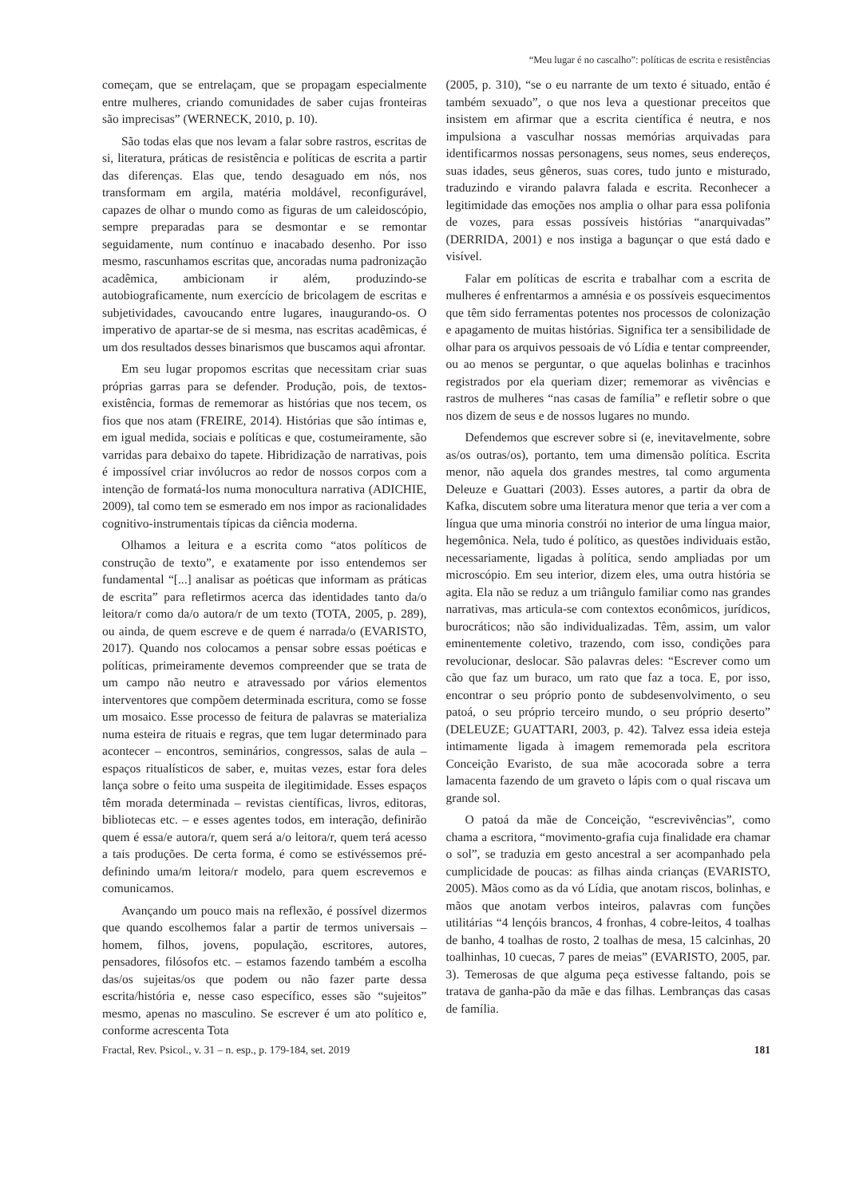“Meu lugar é no cascalho”: políticas de escrita e resistências
começam, que se entrelaçam, que se propagam especialmente entre mulheres, criando comunidades de saber cujas fronteiras são imprecisas” (WERNECK, 2010, p. 10).
São todas elas que nos levam a falar sobre rastros, escritas de si, literatura, práticas de resistência e políticas de escrita a partir das diferenças. Elas que, tendo desaguado em nós, nos transformam em argila, matéria moldável, reconfigurável, capazes de olhar o mundo como as figuras de um caleidoscópio, sempre preparadas para se desmontar e se remontar seguidamente, num contínuo e inacabado desenho. Por isso mesmo, rascunhamos escritas que, ancoradas numa padronização acadêmica, ambicionam ir além, produzindo-se autobiograficamente, num exercício de bricolagem de escritas e subjetividades, cavoucando entre lugares, inaugurando-os. O imperativo de apartar-se de si mesma, nas escritas acadêmicas, é um dos resultados desses binarismos que buscamos aqui afrontar.
Em seu lugar propomos escritas que necessitam criar suas próprias garras para se defender. Produção, pois, de textos-existência, formas de rememorar as histórias que nos tecem, os fios que nos atam (FREIRE, 2014). Histórias que são íntimas e, em igual medida, sociais e políticas e que, costumeiramente, são varridas para debaixo do tapete. Hibridização de narrativas, pois é impossível criar invólucros ao redor de nossos corpos com a intenção de formatá-los numa monocultura narrativa (ADICHIE, 2009), tal como tem se esmerado em nos impor as racionalidades cognitivo-instrumentais típicas da ciência moderna.
Olhamos a leitura e a escrita como “atos políticos de construção de texto”, e exatamente por isso entendemos ser fundamental “[...] analisar as poéticas que informam as práticas de escrita” para refletirmos acerca das identidades tanto da/o leitora/r como da/o autora/r de um texto (TOTA, 2005, p. 289), ou ainda, de quem escreve e de quem é narrada/o (EVARISTO, 2017). Quando nos colocamos a pensar sobre essas poéticas e políticas, primeiramente devemos compreender que se trata de um campo não neutro e atravessado por vários elementos interventores que compõem determinada escritura, como se fosse um mosaico. Esse processo de feitura de palavras se materializa numa esteira de rituais e regras, que tem lugar determinado para acontecer – encontros, seminários, congressos, salas de aula – espaços ritualísticos de saber, e, muitas vezes, estar fora deles lança sobre o feito uma suspeita de ilegitimidade. Esses espaços têm morada determinada – revistas científicas, livros, editoras, bibliotecas etc. – e esses agentes todos, em interação, definirão quem é essa/e autora/r, quem será a/o leitora/r, quem terá acesso a tais produções. De certa forma, é como se estivéssemos pré-definindo uma/m leitora/r modelo, para quem escrevemos e comunicamos.
Avançando um pouco mais na reflexão, é possível dizermos que quando escolhemos falar a partir de termos universais – homem, filhos, jovens, população, escritores, autores, pensadores, filósofos etc. – estamos fazendo também a escolha das/os sujeitas/os que podem ou não fazer parte dessa escrita/história e, nesse caso específico, esses são “sujeitos” mesmo, apenas no masculino. Se escrever é um ato político e, conforme acrescenta Tota
(2005, p. 310), “se o eu narrante de um texto é situado, então é também sexuado”, o que nos leva a questionar preceitos que insistem em afirmar que a escrita científica é neutra, e nos impulsiona a vasculhar nossas memórias arquivadas para identificarmos nossas personagens, seus nomes, seus endereços, suas idades, seus gêneros, suas cores, tudo junto e misturado, traduzindo e virando palavra falada e escrita. Reconhecer a legitimidade das emoções nos amplia o olhar para essa polifonia de vozes, para essas possíveis histórias “anarquivadas” (DERRIDA, 2001) e nos instiga a bagunçar o que está dado e visível.
Falar em políticas de escrita e trabalhar com a escrita de mulheres é enfrentarmos a amnésia e os possíveis esquecimentos que têm sido ferramentas potentes nos processos de colonização e apagamento de muitas histórias. Significa ter a sensibilidade de olhar para os arquivos pessoais de vó Lídia e tentar compreender, ou ao menos se perguntar, o que aquelas bolinhas e tracinhos registrados por ela queriam dizer; rememorar as vivências e rastros de mulheres “nas casas de família” e refletir sobre o que nos dizem de seus e de nossos lugares no mundo.
Defendemos que escrever sobre si (e, inevitavelmente, sobre as/os outras/os), portanto, tem uma dimensão política. Escrita menor, não aquela dos grandes mestres, tal como argumenta Deleuze e Guattari (2003). Esses autores, a partir da obra de Kafka, discutem sobre uma literatura menor que teria a ver com a língua que uma minoria constrói no interior de uma língua maior, hegemônica. Nela, tudo é político, as questões individuais estão, necessariamente, ligadas à política, sendo ampliadas por um microscópio. Em seu interior, dizem eles, uma outra história se agita. Ela não se reduz a um triângulo familiar como nas grandes narrativas, mas articula-se com contextos econômicos, jurídicos, burocráticos; não são individualizadas. Têm, assim, um valor eminentemente coletivo, trazendo, com isso, condições para revolucionar, deslocar. São palavras deles: “Escrever como um cão que faz um buraco, um rato que faz a toca. E, por isso, encontrar o seu próprio ponto de subdesenvolvimento, o seu patoá, o seu próprio terceiro mundo, o seu próprio deserto” (DELEUZE; GUATTARI, 2003, p. 42). Talvez essa ideia esteja intimamente ligada à imagem rememorada pela escritora Conceição Evaristo, de sua mãe acocorada sobre a terra lamacenta fazendo de um graveto o lápis com o qual riscava um grande sol.
O patoá da mãe de Conceição, “escrevivências”, como chama a escritora, “movimento-grafia cuja finalidade era chamar o sol”, se traduzia em gesto ancestral a ser acompanhado pela cumplicidade de poucas: as filhas ainda crianças (EVARISTO, 2005). Mãos como as da vó Lídia, que anotam riscos, bolinhas, e mãos que anotam verbos inteiros, palavras com funções utilitárias “4 lençóis brancos, 4 fronhas, 4 cobre-leitos, 4 toalhas de banho, 4 toalhas de rosto, 2 toalhas de mesa, 15 calcinhas, 20 toalhinhas, 10 cuecas, 7 pares de meias” (EVARISTO, 2005, par. 3). Temerosas de que alguma peça estivesse faltando, pois se tratava de ganha-pão da mãe e das filhas. Lembranças das casas de família.
Fractal, Rev. Psicol., v. 31 – n. esp., p. 179-184, set. 2019 181